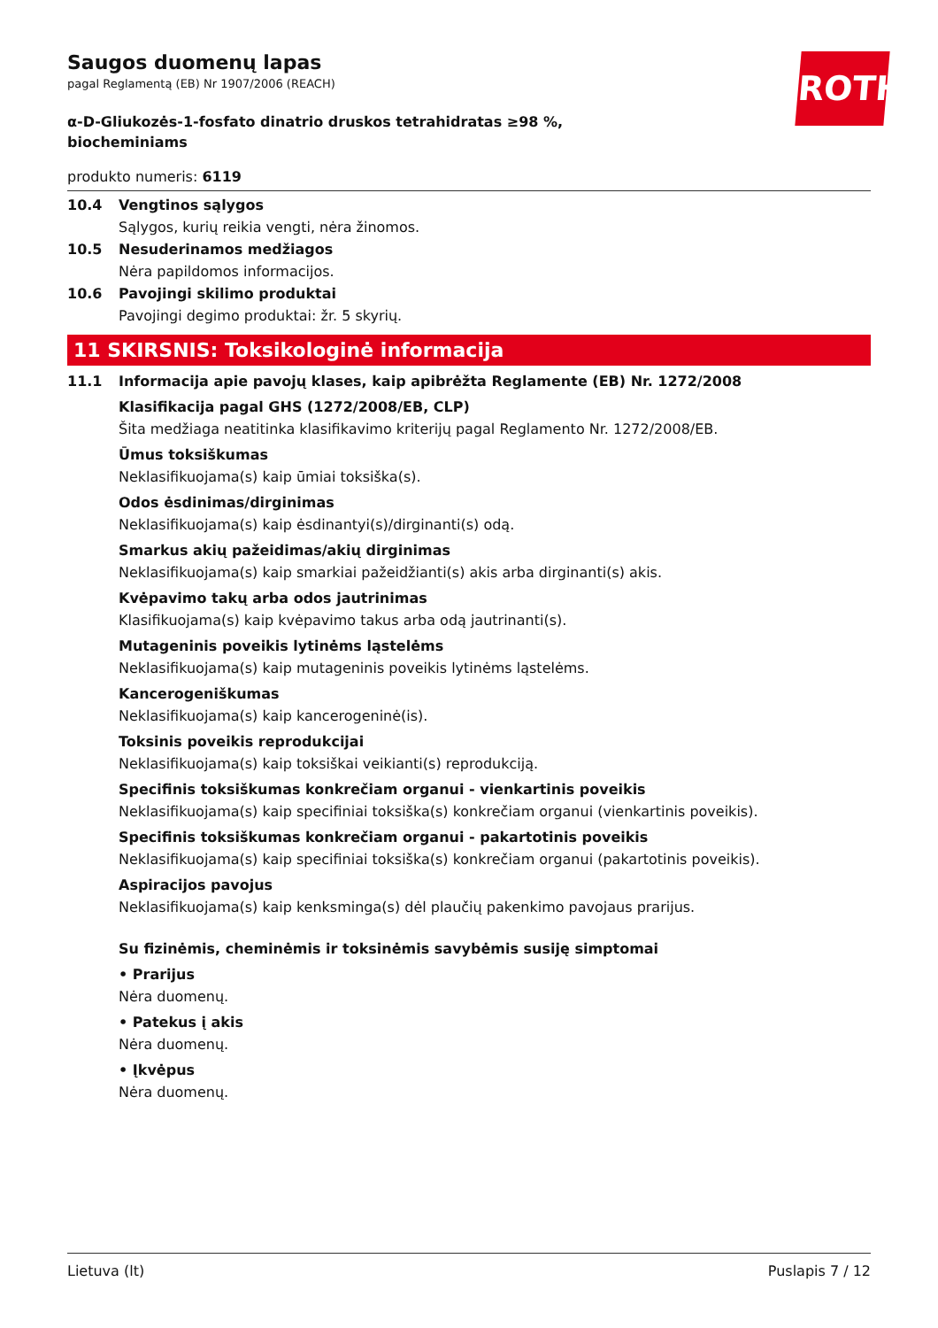ROTH
Saugos duomenų lapas
pagal Reglamentą (EB) Nr 1907/2006 (REACH)
α-D-Gliukozės-1-fosfato dinatrio druskos tetrahidratas ≥98 %, biocheminiams
produkto numeris: 6119
10.4 Vengtinos sąlygos
Sąlygos, kurių reikia vengti, nėra žinomos.
10.5 Nesuderinamos medžiagos
Nėra papildomos informacijos.
10.6 Pavojingi skilimo produktai
Pavojingi degimo produktai: žr. 5 skyrių.
11 SKIRSNIS: Toksikologinė informacija
11.1 Informacija apie pavojų klases, kaip apibrėžta Reglamente (EB) Nr. 1272/2008
Klasifikacija pagal GHS (1272/2008/EB, CLP)
Šita medžiaga neatitinka klasifikavimo kriterijų pagal Reglamento Nr. 1272/2008/EB.
Ūmus toksiškumas
Neklasifikuojama(s) kaip ūmiai toksiška(s).
Odos ėsdinimas/dirginimas
Neklasifikuojama(s) kaip ėsdinantyi(s)/dirginanti(s) odą.
Smarkus akių pažeidimas/akių dirginimas
Neklasifikuojama(s) kaip smarkiai pažeidžianti(s) akis arba dirginanti(s) akis.
Kvėpavimo takų arba odos jautrinimas
Klasifikuojama(s) kaip kvėpavimo takus arba odą jautrinanti(s).
Mutageninis poveikis lytinėms ląstelėms
Neklasifikuojama(s) kaip mutageninis poveikis lytinėms ląstelėms.
Kancerogeniškumas
Neklasifikuojama(s) kaip kancerogeninė(is).
Toksinis poveikis reprodukcijai
Neklasifikuojama(s) kaip toksiškai veikianti(s) reprodukciją.
Specifinis toksiškumas konkrečiam organui - vienkartinis poveikis
Neklasifikuojama(s) kaip specifiniai toksiška(s) konkrečiam organui (vienkartinis poveikis).
Specifinis toksiškumas konkrečiam organui - pakartotinis poveikis
Neklasifikuojama(s) kaip specifiniai toksiška(s) konkrečiam organui (pakartotinis poveikis).
Aspiracijos pavojus
Neklasifikuojama(s) kaip kenksminga(s) dėl plaučių pakenkimo pavojaus prarijus.
Su fizinėmis, cheminėmis ir toksinėmis savybėmis susiję simptomai
• Prarijus
Nėra duomenų.
• Patekus į akis
Nėra duomenų.
• Įkvėpus
Nėra duomenų.
Lietuva (lt) Puslapis 7 / 12